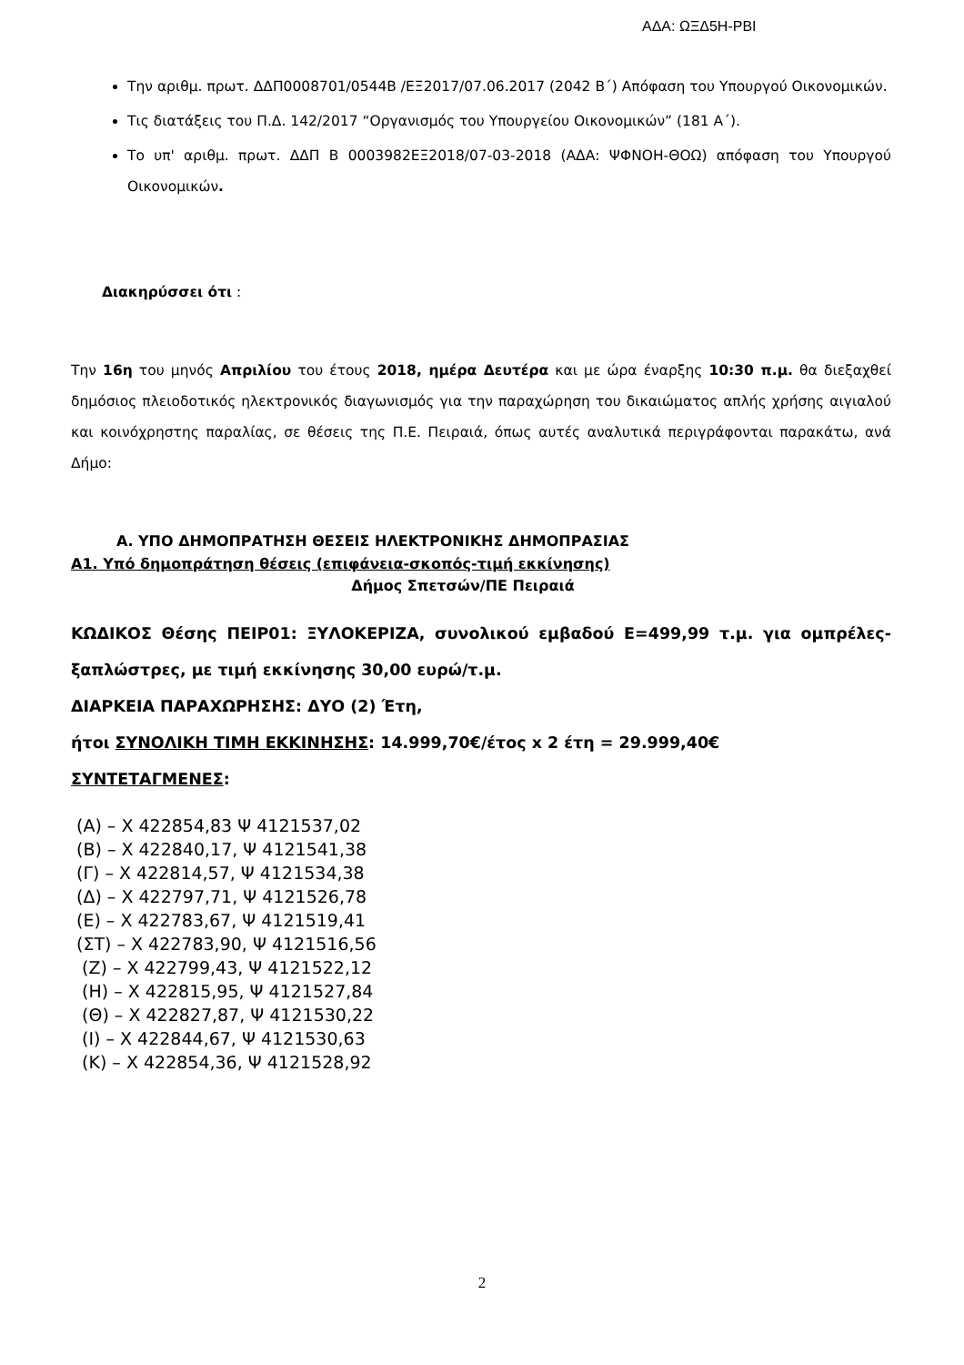ΑΔΑ: ΩΞΔ5Η-ΡΒΙ
Την αριθμ. πρωτ. ΔΔΠ0008701/0544Β /ΕΞ2017/07.06.2017 (2042 Β΄) Απόφαση του Υπουργού Οικονομικών.
Τις διατάξεις του Π.Δ. 142/2017 “Οργανισμός του Υπουργείου Οικονομικών” (181 Α΄).
Το υπ' αριθμ. πρωτ. ΔΔΠ Β 0003982ΕΞ2018/07-03-2018 (ΑΔΑ: ΨΦΝΟΗ-ΘΟΩ) απόφαση του Υπουργού Οικονομικών.
Διακηρύσσει ότι :
Την 16η του μηνός Απριλίου του έτους 2018, ημέρα Δευτέρα και με ώρα έναρξης 10:30 π.μ. θα διεξαχθεί δημόσιος πλειοδοτικός ηλεκτρονικός διαγωνισμός για την παραχώρηση του δικαιώματος απλής χρήσης αιγιαλού και κοινόχρηστης παραλίας, σε θέσεις της Π.Ε. Πειραιά, όπως αυτές αναλυτικά περιγράφονται παρακάτω, ανά Δήμο:
Α. ΥΠΟ ΔΗΜΟΠΡΑΤΗΣΗ ΘΕΣΕΙΣ ΗΛΕΚΤΡΟΝΙΚΗΣ ΔΗΜΟΠΡΑΣΙΑΣ
Α1. Υπό δημοπράτηση θέσεις (επιφάνεια-σκοπός-τιμή εκκίνησης)
Δήμος Σπετσών/ΠΕ Πειραιά
ΚΩΔΙΚΟΣ Θέσης ΠΕΙΡ01: ΞΥΛΟΚΕΡΙΖΑ, συνολικού εμβαδού Ε=499,99 τ.μ. για ομπρέλες-ξαπλώστρες, με τιμή εκκίνησης 30,00 ευρώ/τ.μ.
ΔΙΑΡΚΕΙΑ ΠΑΡΑΧΩΡΗΣΗΣ: ΔΥΟ (2) Έτη,
ήτοι ΣΥΝΟΛΙΚΗ ΤΙΜΗ ΕΚΚΙΝΗΣΗΣ: 14.999,70€/έτος x 2 έτη = 29.999,40€
ΣΥΝΤΕΤΑΓΜΕΝΕΣ:
(Α) – Χ 422854,83 Ψ 4121537,02
(Β) – Χ 422840,17, Ψ 4121541,38
(Γ) – Χ 422814,57, Ψ 4121534,38
(Δ) – Χ 422797,71, Ψ 4121526,78
(Ε) – Χ 422783,67, Ψ 4121519,41
(ΣΤ) – Χ 422783,90, Ψ 4121516,56
(Ζ) – Χ 422799,43, Ψ 4121522,12
(Η) – Χ 422815,95, Ψ 4121527,84
(Θ) – Χ 422827,87, Ψ 4121530,22
(Ι) – Χ 422844,67, Ψ 4121530,63
(Κ) – Χ 422854,36, Ψ 4121528,92
2